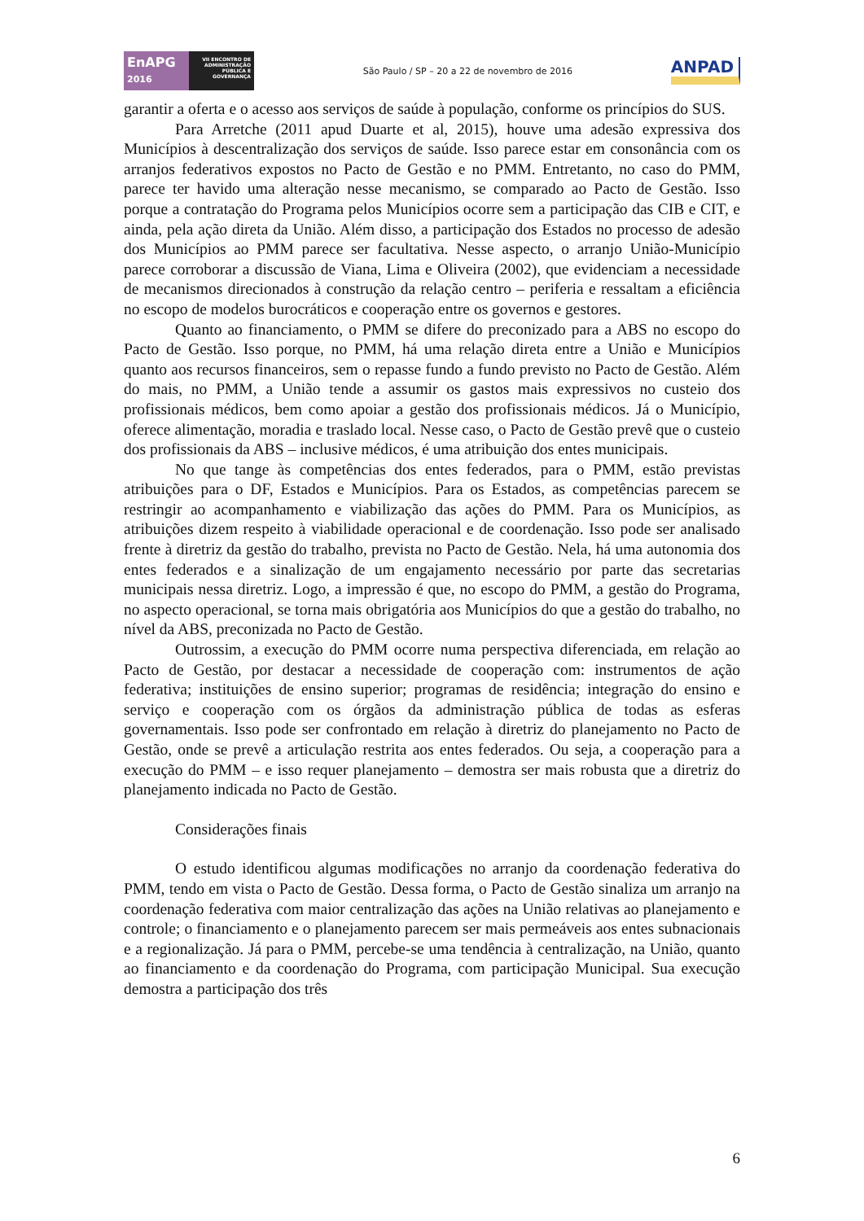EnAPG
2016
VII ENCONTRO DE ADMINISTRAÇÃO PÚBLICA E GOVERNANÇA
São Paulo / SP – 20 a 22 de novembro de 2016
ANPAD
garantir a oferta e o acesso aos serviços de saúde à população, conforme os princípios do SUS.
Para Arretche (2011 apud Duarte et al, 2015), houve uma adesão expressiva dos Municípios à descentralização dos serviços de saúde. Isso parece estar em consonância com os arranjos federativos expostos no Pacto de Gestão e no PMM. Entretanto, no caso do PMM, parece ter havido uma alteração nesse mecanismo, se comparado ao Pacto de Gestão. Isso porque a contratação do Programa pelos Municípios ocorre sem a participação das CIB e CIT, e ainda, pela ação direta da União. Além disso, a participação dos Estados no processo de adesão dos Municípios ao PMM parece ser facultativa. Nesse aspecto, o arranjo União-Município parece corroborar a discussão de Viana, Lima e Oliveira (2002), que evidenciam a necessidade de mecanismos direcionados à construção da relação centro – periferia e ressaltam a eficiência no escopo de modelos burocráticos e cooperação entre os governos e gestores.
Quanto ao financiamento, o PMM se difere do preconizado para a ABS no escopo do Pacto de Gestão. Isso porque, no PMM, há uma relação direta entre a União e Municípios quanto aos recursos financeiros, sem o repasse fundo a fundo previsto no Pacto de Gestão. Além do mais, no PMM, a União tende a assumir os gastos mais expressivos no custeio dos profissionais médicos, bem como apoiar a gestão dos profissionais médicos. Já o Município, oferece alimentação, moradia e traslado local. Nesse caso, o Pacto de Gestão prevê que o custeio dos profissionais da ABS – inclusive médicos, é uma atribuição dos entes municipais.
No que tange às competências dos entes federados, para o PMM, estão previstas atribuições para o DF, Estados e Municípios. Para os Estados, as competências parecem se restringir ao acompanhamento e viabilização das ações do PMM. Para os Municípios, as atribuições dizem respeito à viabilidade operacional e de coordenação. Isso pode ser analisado frente à diretriz da gestão do trabalho, prevista no Pacto de Gestão. Nela, há uma autonomia dos entes federados e a sinalização de um engajamento necessário por parte das secretarias municipais nessa diretriz. Logo, a impressão é que, no escopo do PMM, a gestão do Programa, no aspecto operacional, se torna mais obrigatória aos Municípios do que a gestão do trabalho, no nível da ABS, preconizada no Pacto de Gestão.
Outrossim, a execução do PMM ocorre numa perspectiva diferenciada, em relação ao Pacto de Gestão, por destacar a necessidade de cooperação com: instrumentos de ação federativa; instituições de ensino superior; programas de residência; integração do ensino e serviço e cooperação com os órgãos da administração pública de todas as esferas governamentais. Isso pode ser confrontado em relação à diretriz do planejamento no Pacto de Gestão, onde se prevê a articulação restrita aos entes federados. Ou seja, a cooperação para a execução do PMM – e isso requer planejamento – demostra ser mais robusta que a diretriz do planejamento indicada no Pacto de Gestão.
Considerações finais
O estudo identificou algumas modificações no arranjo da coordenação federativa do PMM, tendo em vista o Pacto de Gestão. Dessa forma, o Pacto de Gestão sinaliza um arranjo na coordenação federativa com maior centralização das ações na União relativas ao planejamento e controle; o financiamento e o planejamento parecem ser mais permeáveis aos entes subnacionais e a regionalização. Já para o PMM, percebe-se uma tendência à centralização, na União, quanto ao financiamento e da coordenação do Programa, com participação Municipal. Sua execução demostra a participação dos três
6